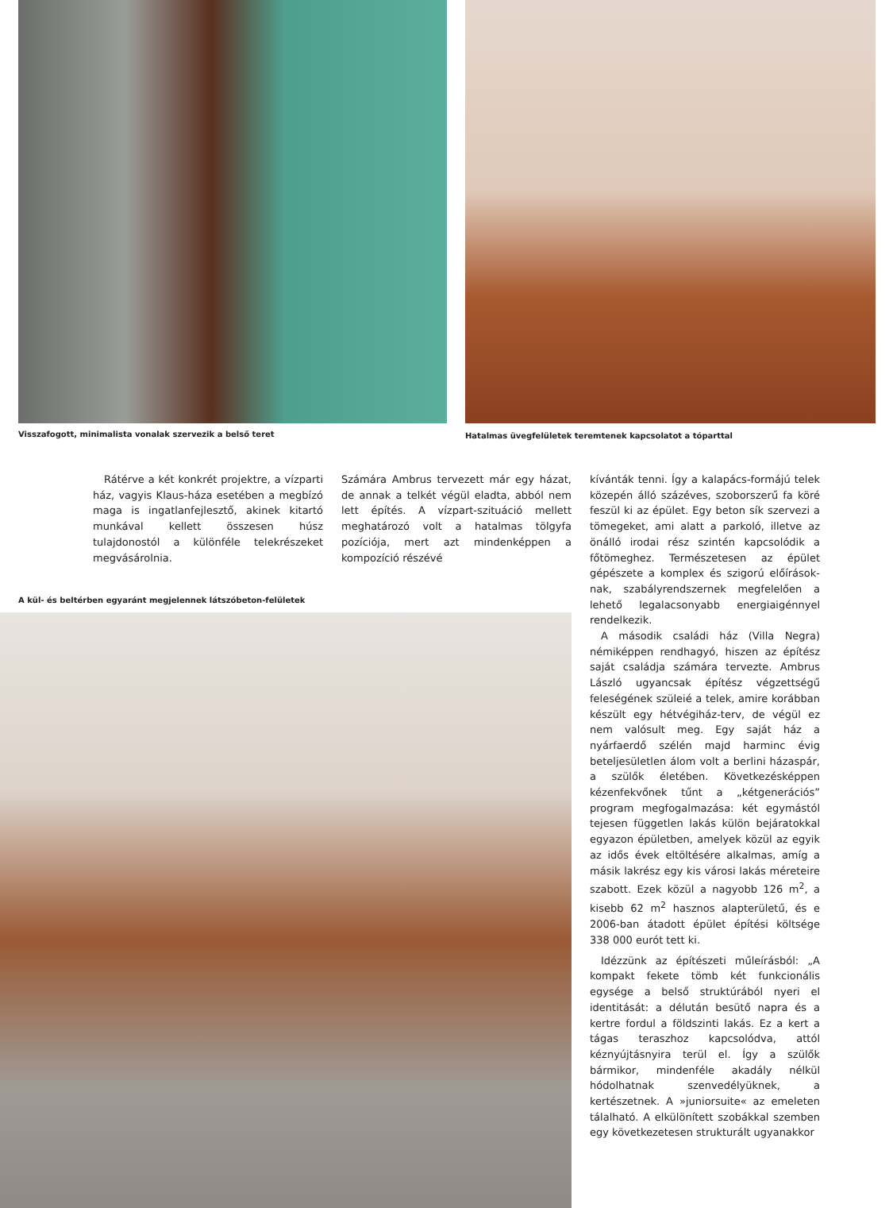Visszafogott, minimalista vonalak szervezik a belső teret
Hatalmas üvegfelületek teremtenek kapcsolatot a tóparttal
Rátérve a két konkrét projektre, a vízparti ház, vagyis Klaus-háza esetében a megbízó maga is ingatlanfejlesztő, akinek kitartó munkával kellett összesen húsz tulajdonostól a különféle telekrészeket megvásárolnia.
Számára Ambrus tervezett már egy házat, de annak a telkét végül eladta, abból nem lett építés. A vízpart-szituáció mellett meghatározó volt a hatalmas tölgyfa pozíciója, mert azt mindenképpen a kompozíció részévé
A kül- és beltérben egyaránt megjelennek látszóbeton-felületek
kívánták tenni. Így a kalapács-formájú telek közepén álló százéves, szoborszerű fa köré feszül ki az épület. Egy beton sík szervezi a tömegeket, ami alatt a parkoló, illetve az önálló irodai rész szintén kapcsolódik a főtömeghez. Természetesen az épület gépészete a komplex és szigorú előírások-nak, szabályrendszernek megfelelően a lehető legalacsonyabb energiaigénnyel rendelkezik.
A második családi ház (Villa Negra) némiképpen rendhagyó, hiszen az építész saját családja számára tervezte. Ambrus László ugyancsak építész végzettségű feleségének szüleié a telek, amire korábban készült egy hétvégiház-terv, de végül ez nem valósult meg. Egy saját ház a nyárfaerdő szélén majd harminc évig beteljesületlen álom volt a berlini házaspár, a szülők életében. Következésképpen kézenfekvőnek tűnt a „kétgenerációs” program megfogalmazása: két egymástól tejesen független lakás külön bejáratokkal egyazon épületben, amelyek közül az egyik az idős évek eltöltésére alkalmas, amíg a másik lakrész egy kis városi lakás méreteire szabott. Ezek közül a nagyobb 126 m<sup>2</sup>, a kisebb 62 m<sup>2</sup> hasznos alapterületű, és e 2006-ban átadott épület építési költsége 338 000 eurót tett ki.
Idézzünk az építészeti műleírásból: „A kompakt fekete tömb két funkcionális egysége a belső struktúrából nyeri el identitását: a délután besütő napra és a kertre fordul a földszinti lakás. Ez a kert a tágas teraszhoz kapcsolódva, attól kéznyújtásnyira terül el. Így a szülők bármikor, mindenféle akadály nélkül hódolhatnak szenvedélyüknek, a kertészetnek. A »juniorsuite« az emeleten tálalható. A elkülönített szobákkal szemben egy következetesen strukturált ugyanakkor